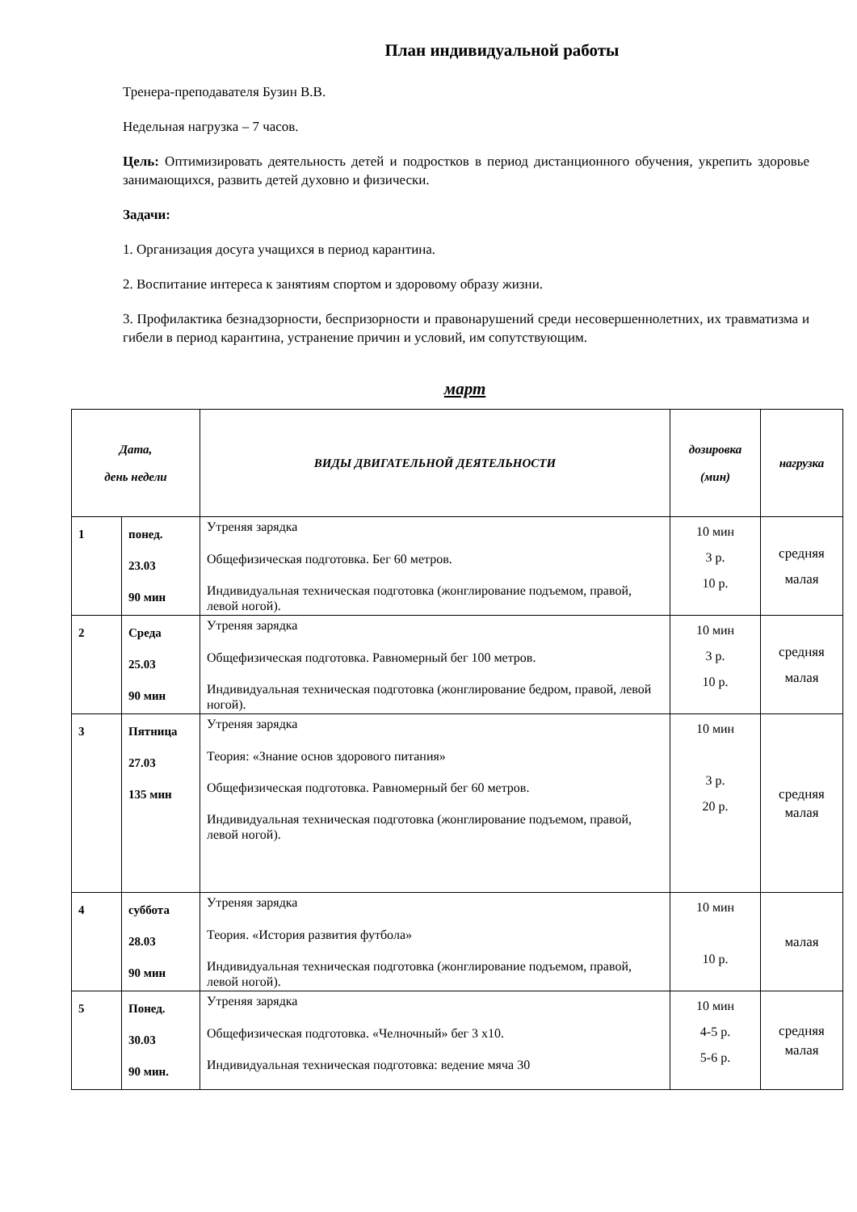План индивидуальной работы
Тренера-преподавателя Бузин В.В.
Недельная нагрузка – 7 часов.
Цель: Оптимизировать деятельность детей и подростков в период дистанционного обучения, укрепить здоровье занимающихся, развить детей духовно и физически.
Задачи:
1. Организация досуга учащихся в период карантина.
2. Воспитание интереса к занятиям спортом и здоровому образу жизни.
3. Профилактика безнадзорности, беспризорности и правонарушений среди несовершеннолетних, их травматизма и гибели в период карантина, устранение причин и условий, им сопутствующим.
март
| Дата, день недели | | ВИДЫ ДВИГАТЕЛЬНОЙ ДЕЯТЕЛЬНОСТИ | дозировка (мин) | нагрузка |
| --- | --- | --- | --- | --- |
| 1 | понед. 23.03 90 мин | Утреняя зарядка Общефизическая подготовка. Бег 60 метров. Индивидуальная техническая подготовка (жонглирование подъемом, правой, левой ногой). | 10 мин 3 р. 10 р. | средняя малая |
| 2 | Среда 25.03 90 мин | Утреняя зарядка Общефизическая подготовка. Равномерный бег 100 метров. Индивидуальная техническая подготовка (жонглирование бедром, правой, левой ногой). | 10 мин 3 р. 10 р. | средняя малая |
| 3 | Пятница 27.03 135 мин | Утреняя зарядка Теория: «Знание основ здорового питания» Общефизическая подготовка. Равномерный бег 60 метров. Индивидуальная техническая подготовка (жонглирование подъемом, правой, левой ногой). | 10 мин 3 р. 20 р. | средняя малая |
| 4 | суббота 28.03 90 мин | Утреняя зарядка Теория. «История развития футбола» Индивидуальная техническая подготовка (жонглирование подъемом, правой, левой ногой). | 10 мин 10 р. | малая |
| 5 | Понед. 30.03 90 мин. | Утреняя зарядка Общефизическая подготовка. «Челночный» бег 3 х10. Индивидуальная техническая подготовка: ведение мяча 30 | 10 мин 4-5 р. 5-6 р. | средняя малая |